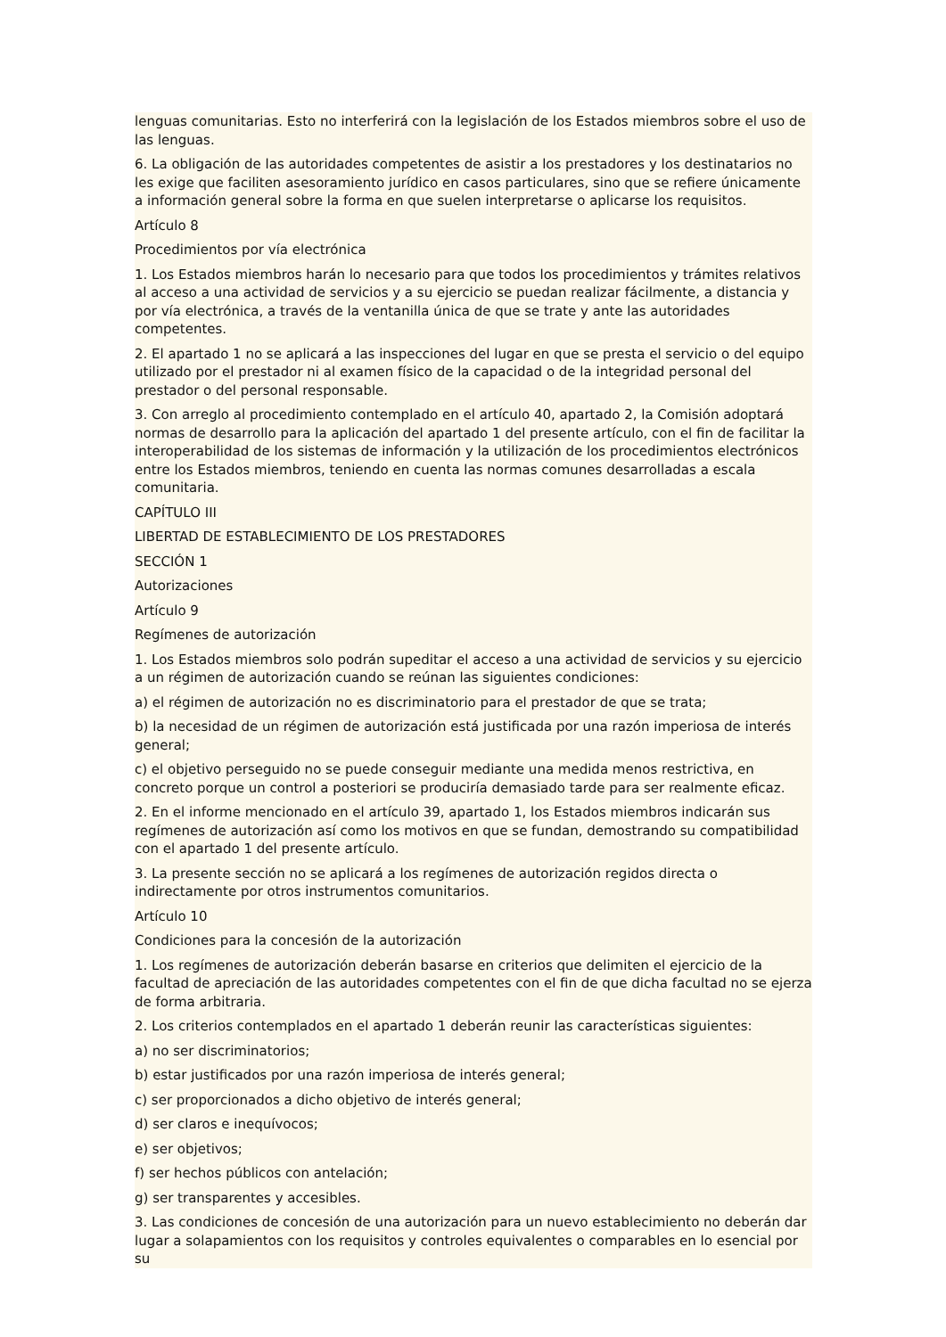lenguas comunitarias. Esto no interferirá con la legislación de los Estados miembros sobre el uso de las lenguas.
6. La obligación de las autoridades competentes de asistir a los prestadores y los destinatarios no les exige que faciliten asesoramiento jurídico en casos particulares, sino que se refiere únicamente a información general sobre la forma en que suelen interpretarse o aplicarse los requisitos.
Artículo 8
Procedimientos por vía electrónica
1. Los Estados miembros harán lo necesario para que todos los procedimientos y trámites relativos al acceso a una actividad de servicios y a su ejercicio se puedan realizar fácilmente, a distancia y por vía electrónica, a través de la ventanilla única de que se trate y ante las autoridades competentes.
2. El apartado 1 no se aplicará a las inspecciones del lugar en que se presta el servicio o del equipo utilizado por el prestador ni al examen físico de la capacidad o de la integridad personal del prestador o del personal responsable.
3. Con arreglo al procedimiento contemplado en el artículo 40, apartado 2, la Comisión adoptará normas de desarrollo para la aplicación del apartado 1 del presente artículo, con el fin de facilitar la interoperabilidad de los sistemas de información y la utilización de los procedimientos electrónicos entre los Estados miembros, teniendo en cuenta las normas comunes desarrolladas a escala comunitaria.
CAPÍTULO III
LIBERTAD DE ESTABLECIMIENTO DE LOS PRESTADORES
SECCIÓN 1
Autorizaciones
Artículo 9
Regímenes de autorización
1. Los Estados miembros solo podrán supeditar el acceso a una actividad de servicios y su ejercicio a un régimen de autorización cuando se reúnan las siguientes condiciones:
a) el régimen de autorización no es discriminatorio para el prestador de que se trata;
b) la necesidad de un régimen de autorización está justificada por una razón imperiosa de interés general;
c) el objetivo perseguido no se puede conseguir mediante una medida menos restrictiva, en concreto porque un control a posteriori se produciría demasiado tarde para ser realmente eficaz.
2. En el informe mencionado en el artículo 39, apartado 1, los Estados miembros indicarán sus regímenes de autorización así como los motivos en que se fundan, demostrando su compatibilidad con el apartado 1 del presente artículo.
3. La presente sección no se aplicará a los regímenes de autorización regidos directa o indirectamente por otros instrumentos comunitarios.
Artículo 10
Condiciones para la concesión de la autorización
1. Los regímenes de autorización deberán basarse en criterios que delimiten el ejercicio de la facultad de apreciación de las autoridades competentes con el fin de que dicha facultad no se ejerza de forma arbitraria.
2. Los criterios contemplados en el apartado 1 deberán reunir las características siguientes:
a) no ser discriminatorios;
b) estar justificados por una razón imperiosa de interés general;
c) ser proporcionados a dicho objetivo de interés general;
d) ser claros e inequívocos;
e) ser objetivos;
f) ser hechos públicos con antelación;
g) ser transparentes y accesibles.
3. Las condiciones de concesión de una autorización para un nuevo establecimiento no deberán dar lugar a solapamientos con los requisitos y controles equivalentes o comparables en lo esencial por su